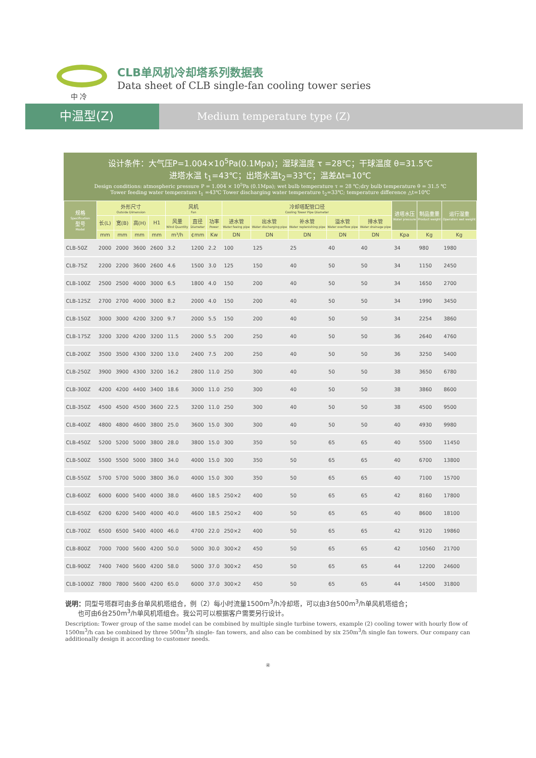中 冷
CLB单风机冷却塔系列数据表
Data sheet of CLB single-fan cooling tower series
中温型(Z)
Medium temperature type (Z)
设计条件：大气压P=1.004×10<sup>5</sup>Pa(0.1Mpa)；湿球温度 τ =28℃；干球温度 θ=31.5℃
进塔水温 t<sub>1</sub>=43℃；出塔水温t<sub>2</sub>=33℃；温差Δt=10℃
Design conditions: atmospheric pressure P = 1.004 × 10<sup>5</sup>Pa (0.1Mpa); wet bulb temperature τ = 28 ℃;dry bulb temperature θ = 31.5 ℃
Tower feeding water temperature t<sub>1</sub> =43℃ Tower discharging water temperature t<sub>2</sub>=33℃; temperature difference △t=10℃
| 规格 Specification 型号 Model | 外形尺寸 Outside Dimension | | | | 风机 Fan | | | 冷却塔配管口径 Cooling Tower Pipe Diameter | | | | | 进塔水压 Water pressure | 制品重量 Product weight | 运行湿重 Operation wet weight |
| --- | --- | --- | --- | --- | --- | --- | --- | --- | --- | --- | --- | --- | --- | --- | --- |
| | 长(L) | 宽(B) | 高(H) | H1 | 风量 Wind Quantity | 直径 Diameter | 功率 Power | 进水管 Water feeing pipe | 出水管 Water discharging pipe | 补水管 Water replenishing pipe | 溢水管 Water overflow pipe | 排水管 Water drainage pipe | | | |
| | mm | mm | mm | mm | m³/h | ¢mm | Kw | DN | DN | DN | DN | DN | Kpa | Kg | Kg |
| CLB-50Z | 2000 | 2000 | 3600 | 2600 | 3.2 | 1200 | 2.2 | 100 | 125 | 25 | 40 | 40 | 34 | 980 | 1980 |
| CLB-75Z | 2200 | 2200 | 3600 | 2600 | 4.6 | 1500 | 3.0 | 125 | 150 | 40 | 50 | 50 | 34 | 1150 | 2450 |
| CLB-100Z | 2500 | 2500 | 4000 | 3000 | 6.5 | 1800 | 4.0 | 150 | 200 | 40 | 50 | 50 | 34 | 1650 | 2700 |
| CLB-125Z | 2700 | 2700 | 4000 | 3000 | 8.2 | 2000 | 4.0 | 150 | 200 | 40 | 50 | 50 | 34 | 1990 | 3450 |
| CLB-150Z | 3000 | 3000 | 4200 | 3200 | 9.7 | 2000 | 5.5 | 150 | 200 | 40 | 50 | 50 | 34 | 2254 | 3860 |
| CLB-175Z | 3200 | 3200 | 4200 | 3200 | 11.5 | 2000 | 5.5 | 200 | 250 | 40 | 50 | 50 | 36 | 2640 | 4760 |
| CLB-200Z | 3500 | 3500 | 4300 | 3200 | 13.0 | 2400 | 7.5 | 200 | 250 | 40 | 50 | 50 | 36 | 3250 | 5400 |
| CLB-250Z | 3900 | 3900 | 4300 | 3200 | 16.2 | 2800 | 11.0 | 250 | 300 | 40 | 50 | 50 | 38 | 3650 | 6780 |
| CLB-300Z | 4200 | 4200 | 4400 | 3400 | 18.6 | 3000 | 11.0 | 250 | 300 | 40 | 50 | 50 | 38 | 3860 | 8600 |
| CLB-350Z | 4500 | 4500 | 4500 | 3600 | 22.5 | 3200 | 11.0 | 250 | 300 | 40 | 50 | 50 | 38 | 4500 | 9500 |
| CLB-400Z | 4800 | 4800 | 4600 | 3800 | 25.0 | 3600 | 15.0 | 300 | 300 | 40 | 50 | 50 | 40 | 4930 | 9980 |
| CLB-450Z | 5200 | 5200 | 5000 | 3800 | 28.0 | 3800 | 15.0 | 300 | 350 | 50 | 65 | 65 | 40 | 5500 | 11450 |
| CLB-500Z | 5500 | 5500 | 5000 | 3800 | 34.0 | 4000 | 15.0 | 300 | 350 | 50 | 65 | 65 | 40 | 6700 | 13800 |
| CLB-550Z | 5700 | 5700 | 5000 | 3800 | 36.0 | 4000 | 15.0 | 300 | 350 | 50 | 65 | 65 | 40 | 7100 | 15700 |
| CLB-600Z | 6000 | 6000 | 5400 | 4000 | 38.0 | 4600 | 18.5 | 250×2 | 400 | 50 | 65 | 65 | 42 | 8160 | 17800 |
| CLB-650Z | 6200 | 6200 | 5400 | 4000 | 40.0 | 4600 | 18.5 | 250×2 | 400 | 50 | 65 | 65 | 40 | 8600 | 18100 |
| CLB-700Z | 6500 | 6500 | 5400 | 4000 | 46.0 | 4700 | 22.0 | 250×2 | 400 | 50 | 65 | 65 | 42 | 9120 | 19860 |
| CLB-800Z | 7000 | 7000 | 5600 | 4200 | 50.0 | 5000 | 30.0 | 300×2 | 450 | 50 | 65 | 65 | 42 | 10560 | 21700 |
| CLB-900Z | 7400 | 7400 | 5600 | 4200 | 58.0 | 5000 | 37.0 | 300×2 | 450 | 50 | 65 | 65 | 44 | 12200 | 24600 |
| CLB-1000Z | 7800 | 7800 | 5600 | 4200 | 65.0 | 6000 | 37.0 | 300×2 | 450 | 50 | 65 | 65 | 44 | 14500 | 31800 |
说明：同型号塔群可由多台单风机塔组合，例（2）每小时流量1500m<sup>3</sup>/h冷却塔，可以由3台500m<sup>3</sup>/h单风机塔组合；
也可由6台250m<sup>3</sup>/h单风机塔组合。我公司可以根据客户需要另行设计。
Description: Tower group of the same model can be combined by multiple single turbine towers, example (2) cooling tower with hourly flow of 1500m<sup>3</sup>/h can be combined by three 500m<sup>3</sup>/h single- fan towers, and also can be combined by six 250m<sup>3</sup>/h single fan towers. Our company can additionally design it according to customer needs.
④